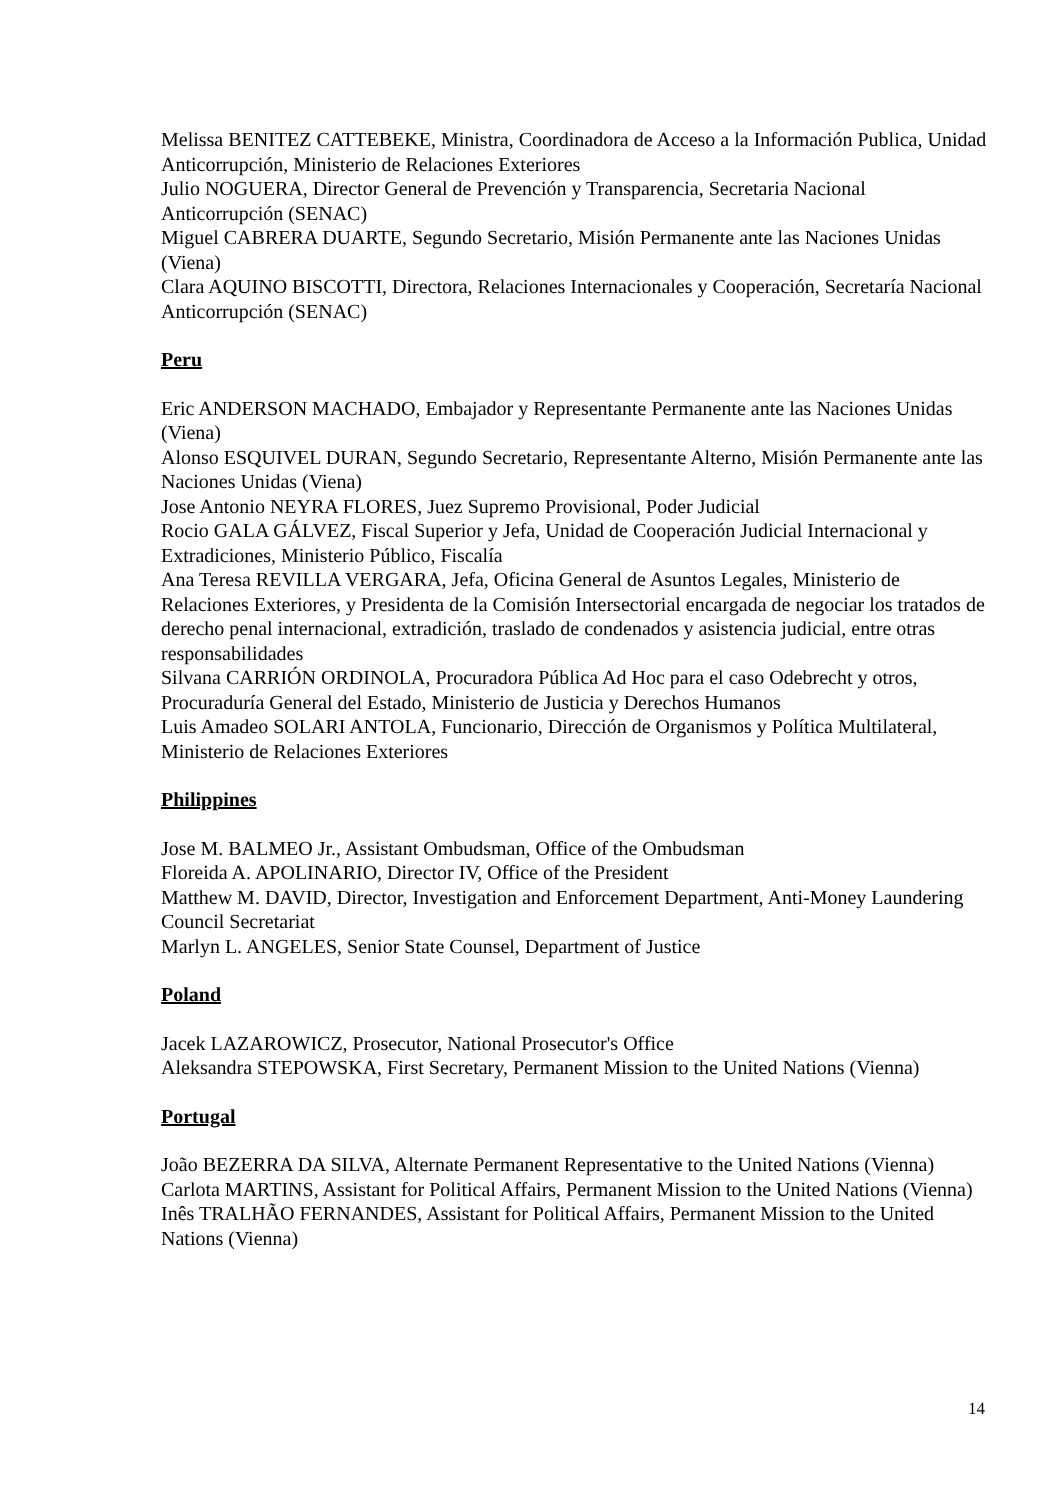Melissa BENITEZ CATTEBEKE, Ministra, Coordinadora de Acceso a la Información Publica, Unidad Anticorrupción, Ministerio de Relaciones Exteriores
Julio NOGUERA, Director General de Prevención y Transparencia, Secretaria Nacional Anticorrupción (SENAC)
Miguel CABRERA DUARTE, Segundo Secretario, Misión Permanente ante las Naciones Unidas (Viena)
Clara AQUINO BISCOTTI, Directora, Relaciones Internacionales y Cooperación, Secretaría Nacional Anticorrupción (SENAC)
Peru
Eric ANDERSON MACHADO, Embajador y Representante Permanente ante las Naciones Unidas (Viena)
Alonso ESQUIVEL DURAN, Segundo Secretario, Representante Alterno, Misión Permanente ante las Naciones Unidas (Viena)
Jose Antonio NEYRA FLORES, Juez Supremo Provisional, Poder Judicial
Rocio GALA GÁLVEZ, Fiscal Superior y Jefa, Unidad de Cooperación Judicial Internacional y Extradiciones, Ministerio Público, Fiscalía
Ana Teresa REVILLA VERGARA, Jefa, Oficina General de Asuntos Legales, Ministerio de Relaciones Exteriores, y Presidenta de la Comisión Intersectorial encargada de negociar los tratados de derecho penal internacional, extradición, traslado de condenados y asistencia judicial, entre otras responsabilidades
Silvana CARRIÓN ORDINOLA, Procuradora Pública Ad Hoc para el caso Odebrecht y otros, Procuraduría General del Estado, Ministerio de Justicia y Derechos Humanos
Luis Amadeo SOLARI ANTOLA, Funcionario, Dirección de Organismos y Política Multilateral, Ministerio de Relaciones Exteriores
Philippines
Jose M. BALMEO Jr., Assistant Ombudsman, Office of the Ombudsman
Floreida A. APOLINARIO, Director IV, Office of the President
Matthew M. DAVID, Director, Investigation and Enforcement Department, Anti-Money Laundering Council Secretariat
Marlyn L. ANGELES, Senior State Counsel, Department of Justice
Poland
Jacek LAZAROWICZ, Prosecutor, National Prosecutor's Office
Aleksandra STEPOWSKA, First Secretary, Permanent Mission to the United Nations (Vienna)
Portugal
João BEZERRA DA SILVA, Alternate Permanent Representative to the United Nations (Vienna)
Carlota MARTINS, Assistant for Political Affairs, Permanent Mission to the United Nations (Vienna)
Inês TRALHÃO FERNANDES, Assistant for Political Affairs, Permanent Mission to the United Nations (Vienna)
14